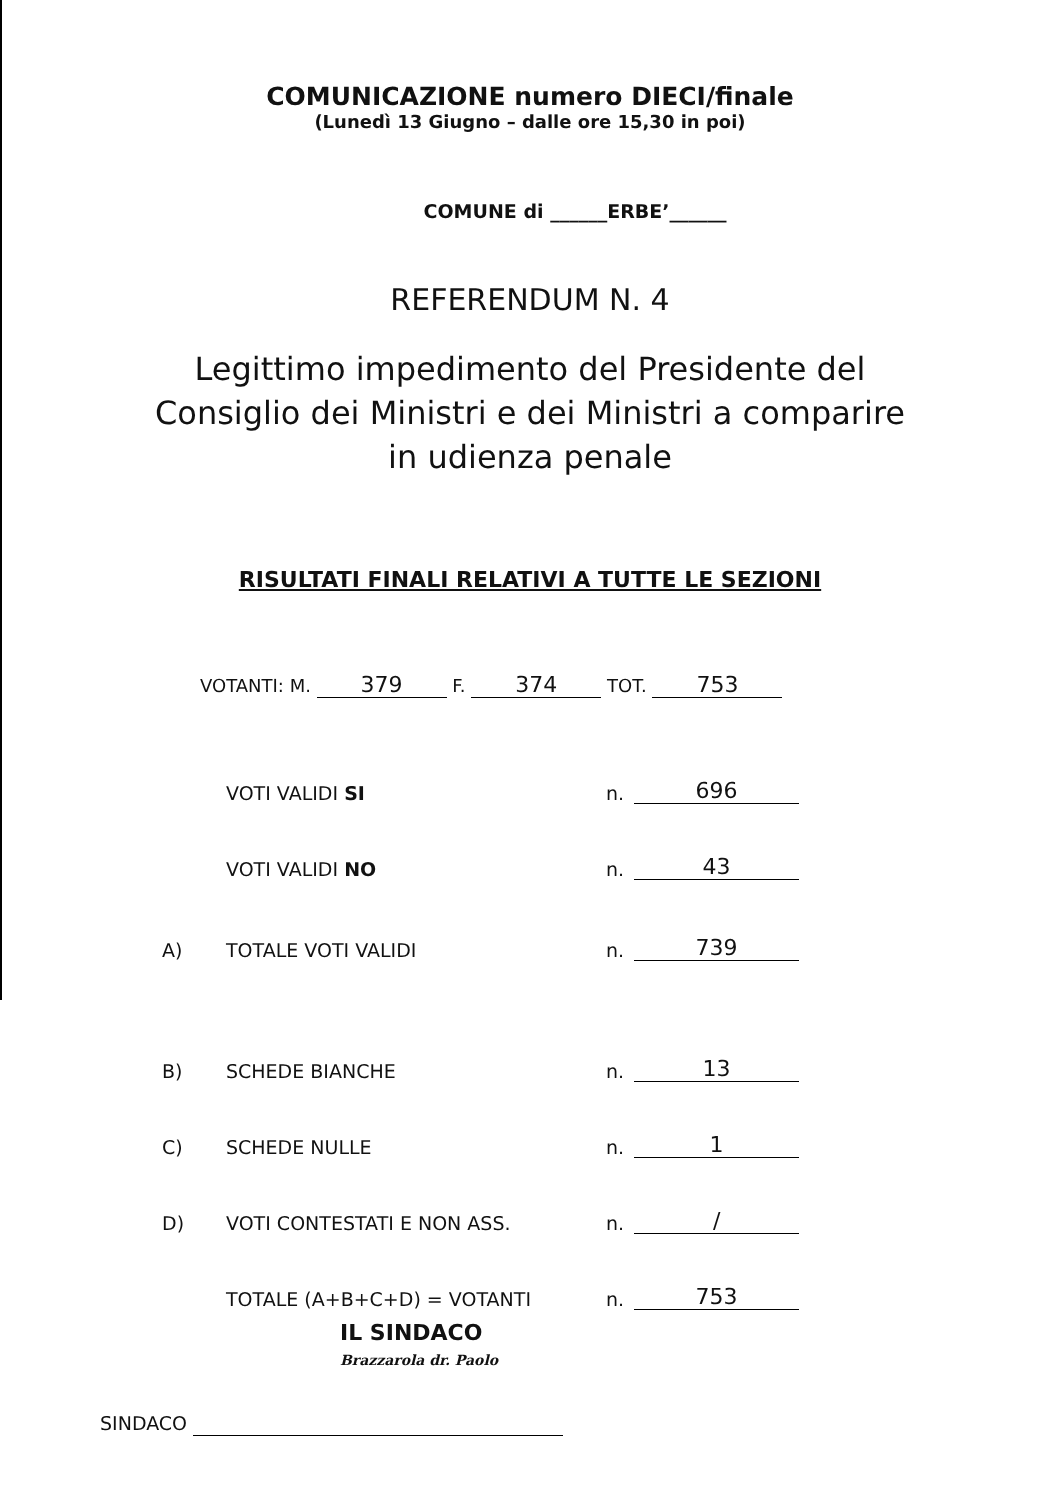COMUNICAZIONE numero DIECI/finale
(Lunedì 13 Giugno – dalle ore 15,30 in poi)
COMUNE di ______ERBE’______
REFERENDUM N. 4
Legittimo impedimento del Presidente del
Consiglio dei Ministri e dei Ministri a comparire
in udienza penale
RISULTATI FINALI RELATIVI A TUTTE LE SEZIONI
VOTANTI: M. 379 F. 374 TOT. 753
VOTI VALIDI SI n. 696
VOTI VALIDI NO n. 43
A) TOTALE VOTI VALIDI n. 739
B) SCHEDE BIANCHE n. 13
C) SCHEDE NULLE n. 1
D) VOTI CONTESTATI E NON ASS. n. /
TOTALE (A+B+C+D) = VOTANTI n. 753
IL SINDACO
Brazzarola dr. Paolo
SINDACO